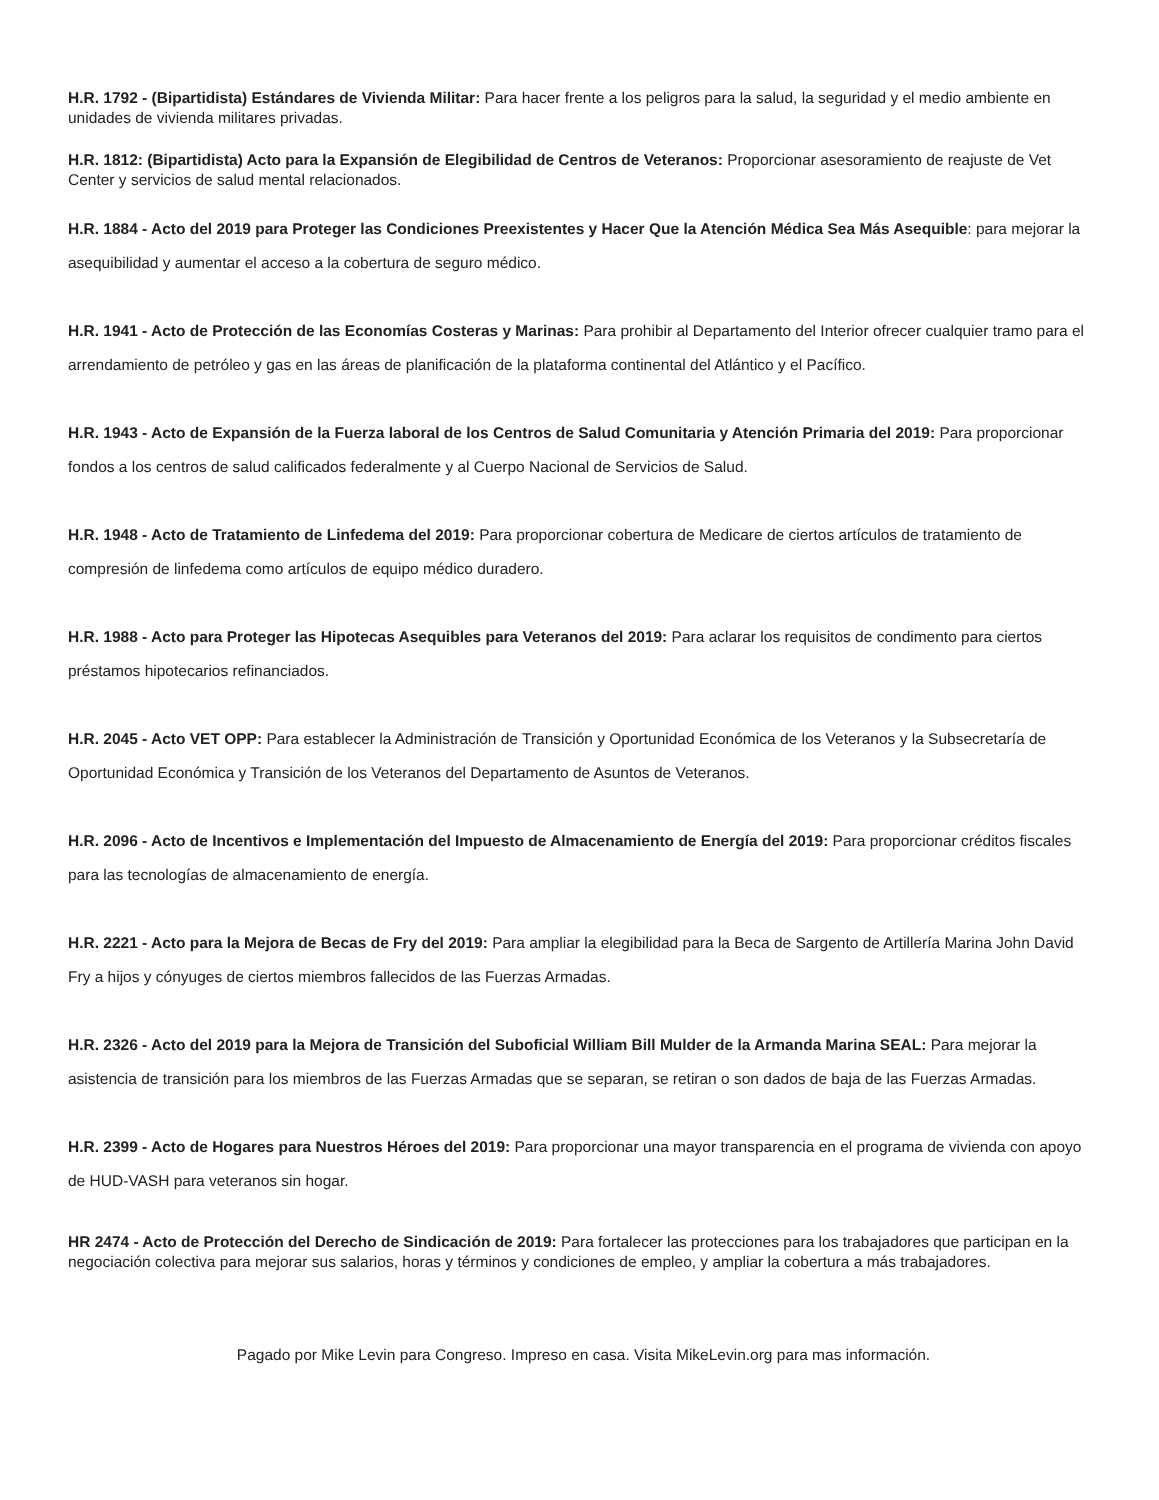H.R. 1792 - (Bipartidista) Estándares de Vivienda Militar: Para hacer frente a los peligros para la salud, la seguridad y el medio ambiente en unidades de vivienda militares privadas.
H.R. 1812: (Bipartidista) Acto para la Expansión de Elegibilidad de Centros de Veteranos: Proporcionar asesoramiento de reajuste de Vet Center y servicios de salud mental relacionados.
H.R. 1884 - Acto del 2019 para Proteger las Condiciones Preexistentes y Hacer Que la Atención Médica Sea Más Asequible: para mejorar la asequibilidad y aumentar el acceso a la cobertura de seguro médico.
H.R. 1941 - Acto de Protección de las Economías Costeras y Marinas: Para prohibir al Departamento del Interior ofrecer cualquier tramo para el arrendamiento de petróleo y gas en las áreas de planificación de la plataforma continental del Atlántico y el Pacífico.
H.R. 1943 - Acto de Expansión de la Fuerza laboral de los Centros de Salud Comunitaria y Atención Primaria del 2019: Para proporcionar fondos a los centros de salud calificados federalmente y al Cuerpo Nacional de Servicios de Salud.
H.R. 1948 - Acto de Tratamiento de Linfedema del 2019: Para proporcionar cobertura de Medicare de ciertos artículos de tratamiento de compresión de linfedema como artículos de equipo médico duradero.
H.R. 1988 - Acto para Proteger las Hipotecas Asequibles para Veteranos del 2019: Para aclarar los requisitos de condimento para ciertos préstamos hipotecarios refinanciados.
H.R. 2045 - Acto VET OPP: Para establecer la Administración de Transición y Oportunidad Económica de los Veteranos y la Subsecretaría de Oportunidad Económica y Transición de los Veteranos del Departamento de Asuntos de Veteranos.
H.R. 2096 - Acto de Incentivos e Implementación del Impuesto de Almacenamiento de Energía del 2019: Para proporcionar créditos fiscales para las tecnologías de almacenamiento de energía.
H.R. 2221 - Acto para la Mejora de Becas de Fry del 2019: Para ampliar la elegibilidad para la Beca de Sargento de Artillería Marina John David Fry a hijos y cónyuges de ciertos miembros fallecidos de las Fuerzas Armadas.
H.R. 2326 - Acto del 2019 para la Mejora de Transición del Suboficial William Bill Mulder de la Armanda Marina SEAL: Para mejorar la asistencia de transición para los miembros de las Fuerzas Armadas que se separan, se retiran o son dados de baja de las Fuerzas Armadas.
H.R. 2399 - Acto de Hogares para Nuestros Héroes del 2019: Para proporcionar una mayor transparencia en el programa de vivienda con apoyo de HUD-VASH para veteranos sin hogar.
HR 2474 - Acto de Protección del Derecho de Sindicación de 2019: Para fortalecer las protecciones para los trabajadores que participan en la negociación colectiva para mejorar sus salarios, horas y términos y condiciones de empleo, y ampliar la cobertura a más trabajadores.
Pagado por Mike Levin para Congreso. Impreso en casa. Visita MikeLevin.org para mas información.